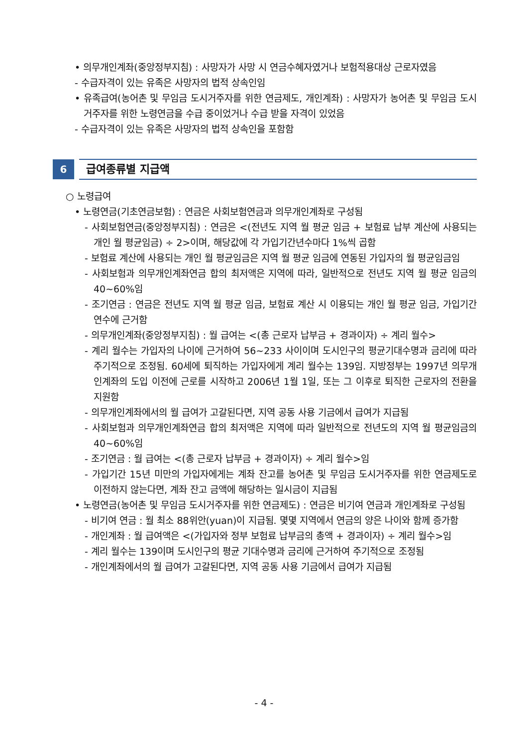• 의무개인계좌(중앙정부지침) : 사망자가 사망 시 연금수혜자였거나 보험적용대상 근로자였음
- 수급자격이 있는 유족은 사망자의 법적 상속인임
• 유족급여(농어촌 및 무임금 도시거주자를 위한 연금제도, 개인계좌) : 사망자가 농어촌 및 무임금 도시거주자를 위한 노령연금을 수급 중이었거나 수급 받을 자격이 있었음
- 수급자격이 있는 유족은 사망자의 법적 상속인을 포함함
6
급여종류별 지급액
○ 노령급여
• 노령연금(기초연금보험) : 연금은 사회보험연금과 의무개인계좌로 구성됨
- 사회보험연금(중앙정부지침) : 연금은 <(전년도 지역 월 평균 임금 + 보험료 납부 계산에 사용되는 개인 월 평균임금) ÷ 2>이며, 해당값에 각 가입기간년수마다 1%씩 곱함
- 보험료 계산에 사용되는 개인 월 평균임금은 지역 월 평균 임금에 연동된 가입자의 월 평균임금임
- 사회보험과 의무개인계좌연금 합의 최저액은 지역에 따라, 일반적으로 전년도 지역 월 평균 임금의 40~60%임
- 조기연금 : 연금은 전년도 지역 월 평균 임금, 보험료 계산 시 이용되는 개인 월 평균 임금, 가입기간연수에 근거함
- 의무개인계좌(중앙정부지침) : 월 급여는 <(총 근로자 납부금 + 경과이자) ÷ 계리 월수>
- 계리 월수는 가입자의 나이에 근거하여 56~233 사이이며 도시인구의 평균기대수명과 금리에 따라 주기적으로 조정됨. 60세에 퇴직하는 가입자에게 계리 월수는 139임. 지방정부는 1997년 의무개인계좌의 도입 이전에 근로를 시작하고 2006년 1월 1일, 또는 그 이후로 퇴직한 근로자의 전환을 지원함
- 의무개인계좌에서의 월 급여가 고갈된다면, 지역 공동 사용 기금에서 급여가 지급됨
- 사회보험과 의무개인계좌연금 합의 최저액은 지역에 따라 일반적으로 전년도의 지역 월 평균임금의 40~60%임
- 조기연금 : 월 급여는 <(총 근로자 납부금 + 경과이자) ÷ 계리 월수>임
- 가입기간 15년 미만의 가입자에게는 계좌 잔고를 농어촌 및 무임금 도시거주자를 위한 연금제도로 이전하지 않는다면, 계좌 잔고 금액에 해당하는 일시금이 지급됨
• 노령연금(농어촌 및 무임금 도시거주자를 위한 연금제도) : 연금은 비기여 연금과 개인계좌로 구성됨
- 비기여 연금 : 월 최소 88위안(yuan)이 지급됨. 몇몇 지역에서 연금의 양은 나이와 함께 증가함
- 개인계좌 : 월 급여액은 <(가입자와 정부 보험료 납부금의 총액 + 경과이자) ÷ 계리 월수>임
- 계리 월수는 139이며 도시인구의 평균 기대수명과 금리에 근거하여 주기적으로 조정됨
- 개인계좌에서의 월 급여가 고갈된다면, 지역 공동 사용 기금에서 급여가 지급됨
- 4 -